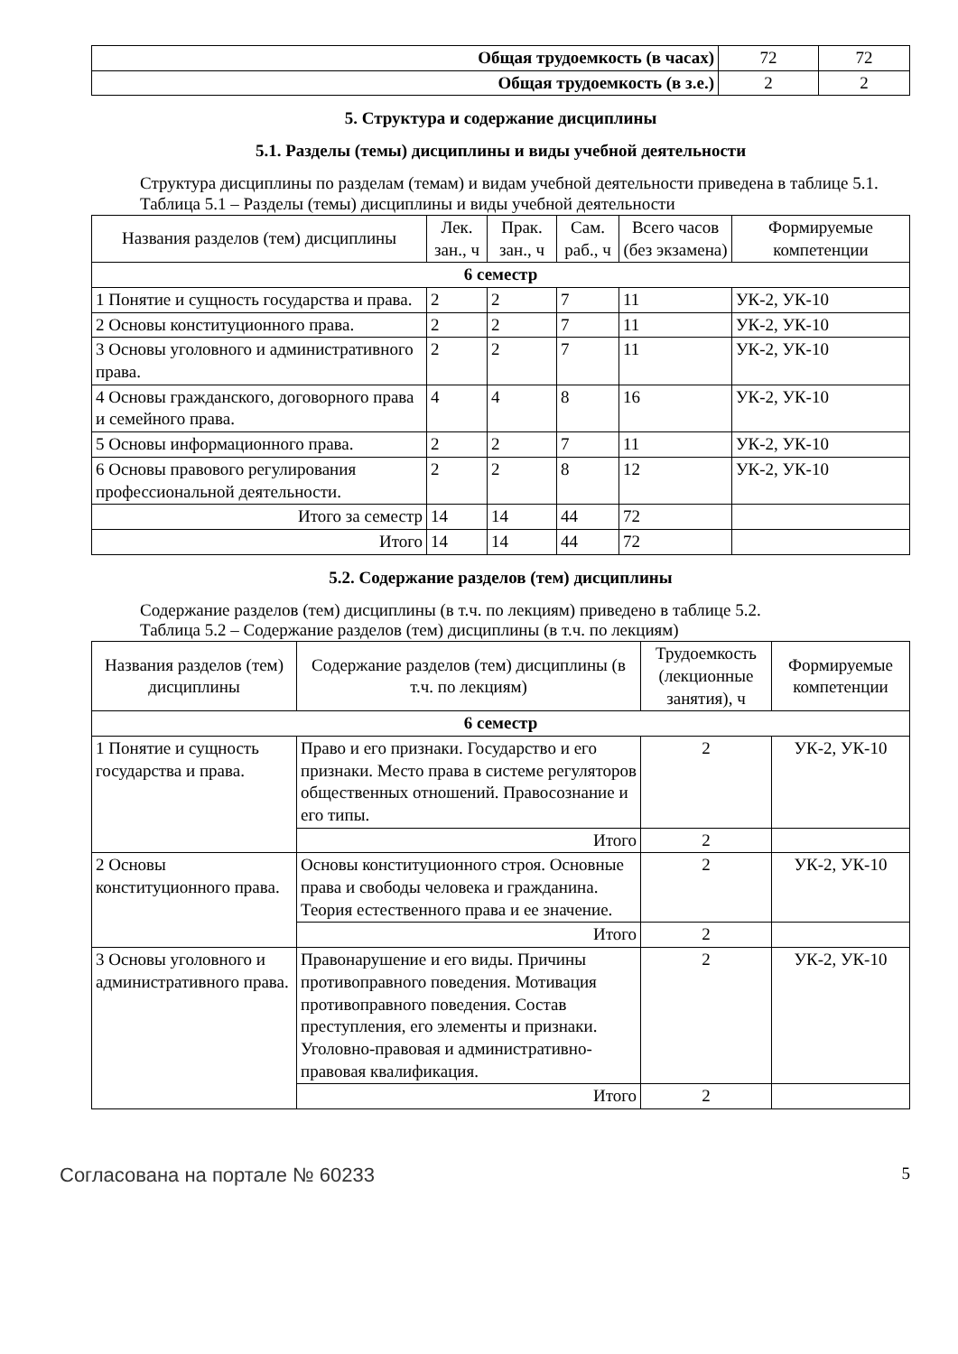| Общая трудоемкость (в часах) | 72 | 72 |
| Общая трудоемкость (в з.е.) | 2 | 2 |
5. Структура и содержание дисциплины
5.1. Разделы (темы) дисциплины и виды учебной деятельности
Структура дисциплины по разделам (темам) и видам учебной деятельности приведена в таблице 5.1.
Таблица 5.1 – Разделы (темы) дисциплины и виды учебной деятельности
| Названия разделов (тем) дисциплины | Лек. зан., ч | Прак. зан., ч | Сам. раб., ч | Всего часов (без экзамена) | Формируемые компетенции |
| --- | --- | --- | --- | --- | --- |
| 6 семестр | | | | | |
| 1 Понятие и сущность государства и права. | 2 | 2 | 7 | 11 | УК-2, УК-10 |
| 2 Основы конституционного права. | 2 | 2 | 7 | 11 | УК-2, УК-10 |
| 3 Основы уголовного и административного права. | 2 | 2 | 7 | 11 | УК-2, УК-10 |
| 4 Основы гражданского, договорного права и семейного права. | 4 | 4 | 8 | 16 | УК-2, УК-10 |
| 5 Основы информационного права. | 2 | 2 | 7 | 11 | УК-2, УК-10 |
| 6 Основы правового регулирования профессиональной деятельности. | 2 | 2 | 8 | 12 | УК-2, УК-10 |
| Итого за семестр | 14 | 14 | 44 | 72 | |
| Итого | 14 | 14 | 44 | 72 | |
5.2. Содержание разделов (тем) дисциплины
Содержание разделов (тем) дисциплины (в т.ч. по лекциям) приведено в таблице 5.2.
Таблица 5.2 – Содержание разделов (тем) дисциплины (в т.ч. по лекциям)
| Названия разделов (тем) дисциплины | Содержание разделов (тем) дисциплины (в т.ч. по лекциям) | Трудоемкость (лекционные занятия), ч | Формируемые компетенции |
| --- | --- | --- | --- |
| 6 семестр | | | |
| 1 Понятие и сущность государства и права. | Право и его признаки. Государство и его признаки. Место права в системе регуляторов общественных отношений. Правосознание и его типы. | 2 | УК-2, УК-10 |
| | Итого | 2 | |
| 2 Основы конституционного права. | Основы конституционного строя. Основные права и свободы человека и гражданина. Теория естественного права и ее значение. | 2 | УК-2, УК-10 |
| | Итого | 2 | |
| 3 Основы уголовного и административного права. | Правонарушение и его виды. Причины противоправного поведения. Мотивация противоправного поведения. Состав преступления, его элементы и признаки. Уголовно-правовая и административно-правовая квалификация. | 2 | УК-2, УК-10 |
| | Итого | 2 | |
Согласована на портале № 60233 5